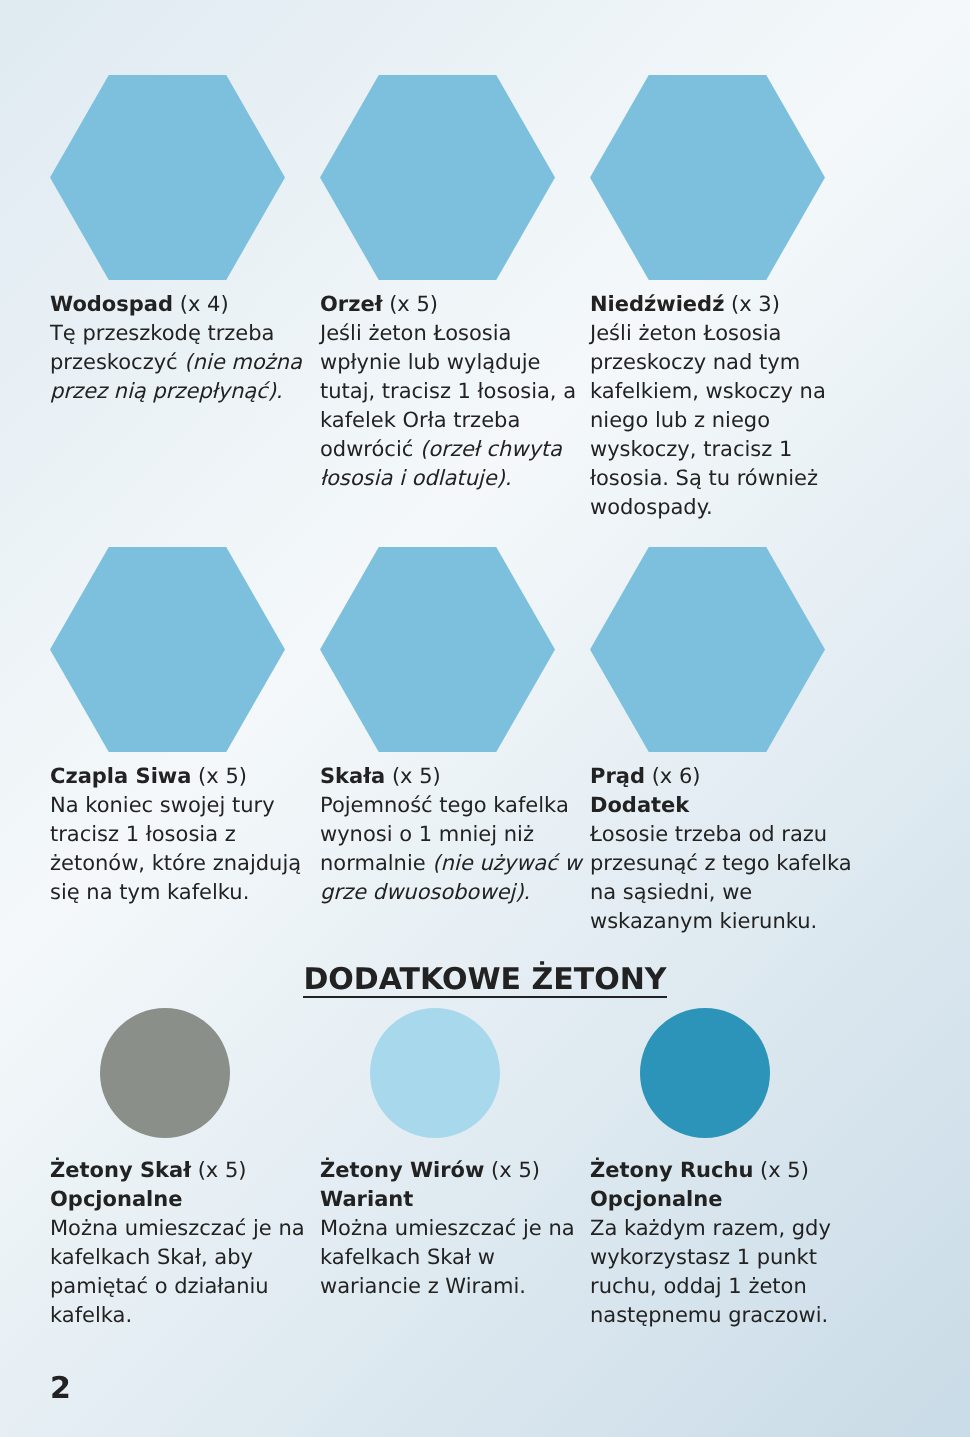Wodospad (x 4)
Tę przeszkodę trzeba przeskoczyć (nie można przez nią przepłynąć).
Orzeł (x 5)
Jeśli żeton Łososia wpłynie lub wyląduje tutaj, tracisz 1 łososia, a kafelek Orła trzeba odwrócić (orzeł chwyta łososia i odlatuje).
Niedźwiedź (x 3)
Jeśli żeton Łososia przeskoczy nad tym kafelkiem, wskoczy na niego lub z niego wyskoczy, tracisz 1 łososia. Są tu również wodospady.
Czapla Siwa (x 5)
Na koniec swojej tury tracisz 1 łososia z żetonów, które znajdują się na tym kafelku.
Skała (x 5)
Pojemność tego kafelka wynosi o 1 mniej niż normalnie (nie używać w grze dwuosobowej).
Prąd (x 6)
Dodatek
Łososie trzeba od razu przesunąć z tego kafelka na sąsiedni, we wskazanym kierunku.
DODATKOWE ŻETONY
Żetony Skał (x 5)
Opcjonalne
Można umieszczać je na kafelkach Skał, aby pamiętać o działaniu kafelka.
Żetony Wirów (x 5)
Wariant
Można umieszczać je na kafelkach Skał w wariancie z Wirami.
Żetony Ruchu (x 5)
Opcjonalne
Za każdym razem, gdy wykorzystasz 1 punkt ruchu, oddaj 1 żeton następnemu graczowi.
2